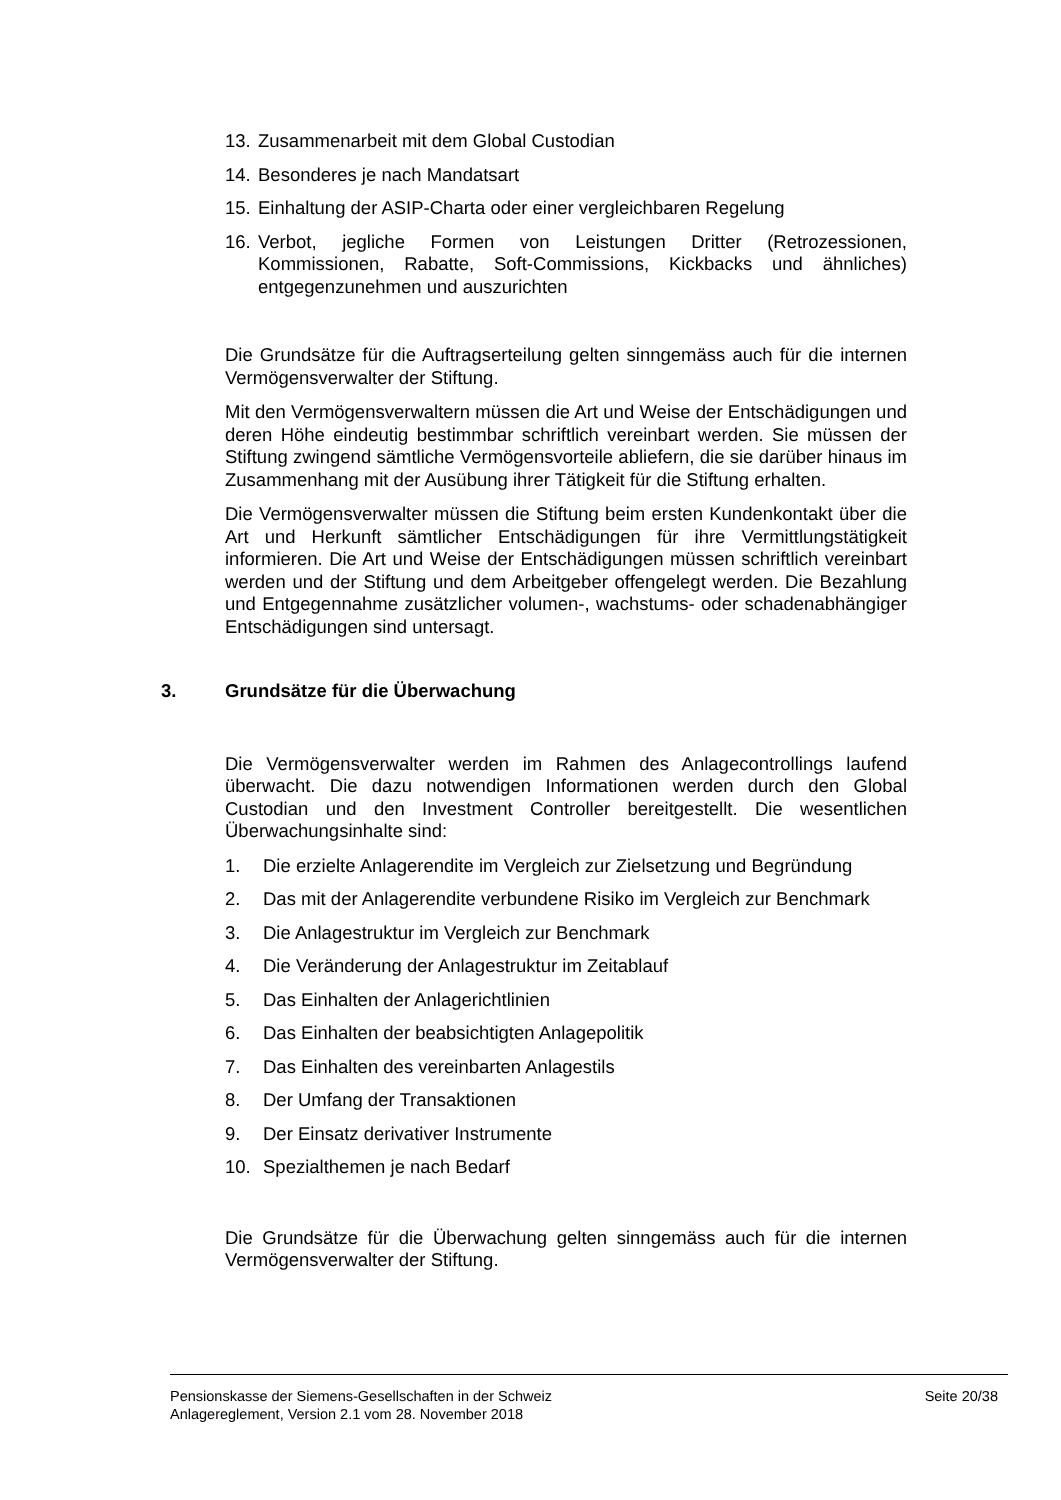13.
Zusammenarbeit mit dem Global Custodian
14.
Besonderes je nach Mandatsart
15.
Einhaltung der ASIP-Charta oder einer vergleichbaren Regelung
16.
Verbot, jegliche Formen von Leistungen Dritter (Retrozessionen, Kommissionen, Rabatte, Soft-Commissions, Kickbacks und ähnliches) entgegenzunehmen und auszurichten
Die Grundsätze für die Auftragserteilung gelten sinngemäss auch für die internen Vermögensverwalter der Stiftung.
Mit den Vermögensverwaltern müssen die Art und Weise der Entschädigungen und deren Höhe eindeutig bestimmbar schriftlich vereinbart werden. Sie müssen der Stiftung zwingend sämtliche Vermögensvorteile abliefern, die sie darüber hinaus im Zusammenhang mit der Ausübung ihrer Tätigkeit für die Stiftung erhalten.
Die Vermögensverwalter müssen die Stiftung beim ersten Kundenkontakt über die Art und Herkunft sämtlicher Entschädigungen für ihre Vermittlungstätigkeit informieren. Die Art und Weise der Entschädigungen müssen schriftlich vereinbart werden und der Stiftung und dem Arbeitgeber offengelegt werden. Die Bezahlung und Entgegennahme zusätzlicher volumen-, wachstums- oder schadenabhängiger Entschädigungen sind untersagt.
3. Grundsätze für die Überwachung
Die Vermögensverwalter werden im Rahmen des Anlagecontrollings laufend überwacht. Die dazu notwendigen Informationen werden durch den Global Custodian und den Investment Controller bereitgestellt. Die wesentlichen Überwachungsinhalte sind:
1. Die erzielte Anlagerendite im Vergleich zur Zielsetzung und Begründung
2. Das mit der Anlagerendite verbundene Risiko im Vergleich zur Benchmark
3. Die Anlagestruktur im Vergleich zur Benchmark
4. Die Veränderung der Anlagestruktur im Zeitablauf
5. Das Einhalten der Anlagerichtlinien
6. Das Einhalten der beabsichtigten Anlagepolitik
7. Das Einhalten des vereinbarten Anlagestils
8. Der Umfang der Transaktionen
9. Der Einsatz derivativer Instrumente
10. Spezialthemen je nach Bedarf
Die Grundsätze für die Überwachung gelten sinngemäss auch für die internen Vermögensverwalter der Stiftung.
Seite 20/38 Pensionskasse der Siemens-Gesellschaften in der Schweiz
Anlagereglement, Version 2.1 vom 28. November 2018